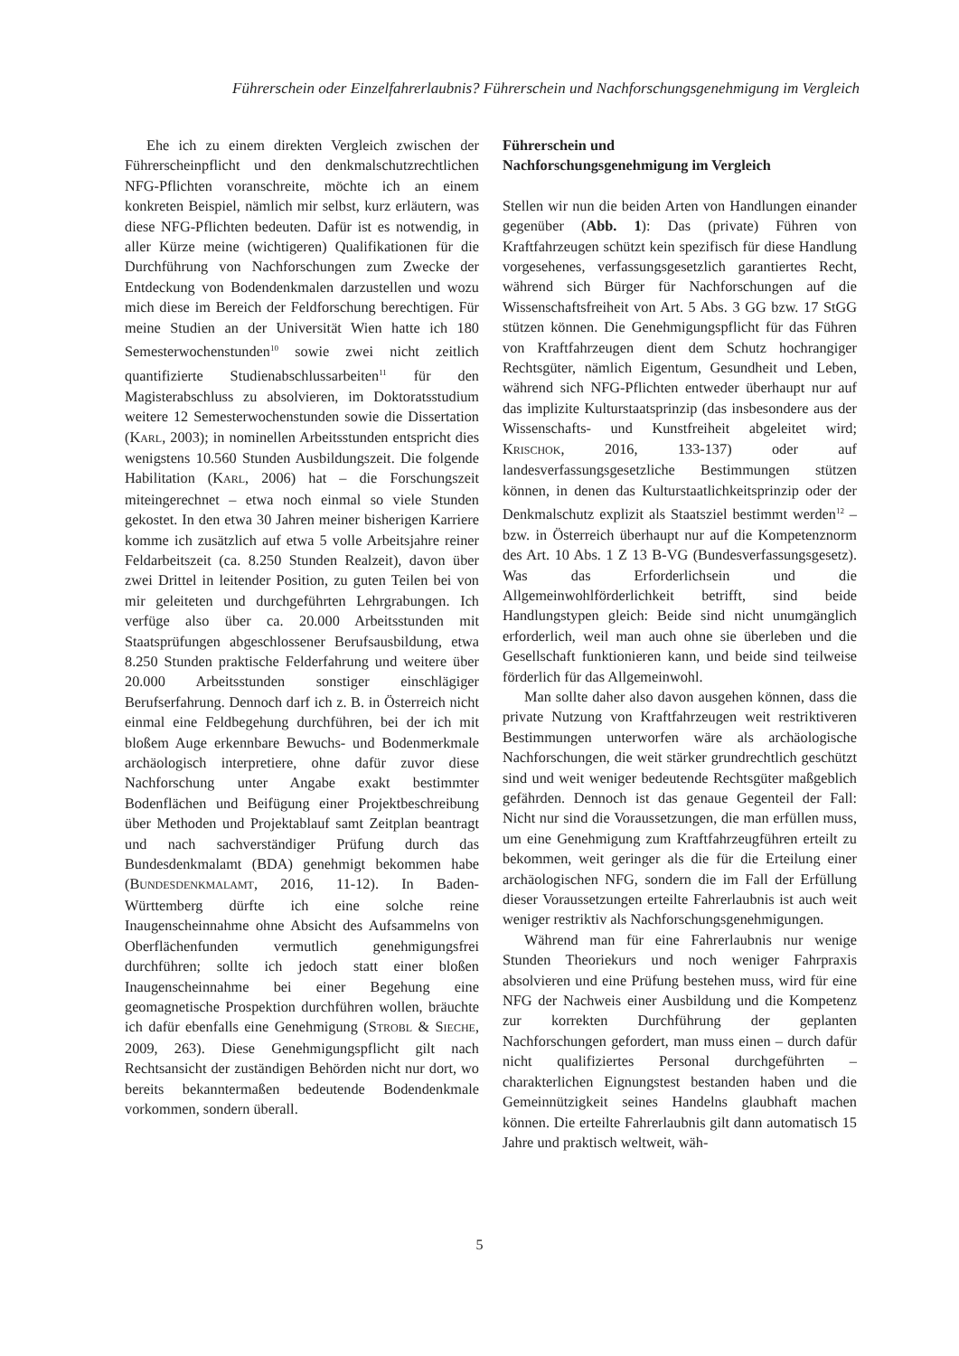Führerschein oder Einzelfahrerlaubnis? Führerschein und Nachforschungsgenehmigung im Vergleich
Ehe ich zu einem direkten Vergleich zwischen der Führerscheinpflicht und den denkmalschutzrechtlichen NFG-Pflichten voranschreite, möchte ich an einem konkreten Beispiel, nämlich mir selbst, kurz erläutern, was diese NFG-Pflichten bedeuten. Dafür ist es notwendig, in aller Kürze meine (wichtigeren) Qualifikationen für die Durchführung von Nachforschungen zum Zwecke der Entdeckung von Bodendenkmalen darzustellen und wozu mich diese im Bereich der Feldforschung berechtigen. Für meine Studien an der Universität Wien hatte ich 180 Semesterwochenstunden<sup>10</sup> sowie zwei nicht zeitlich quantifizierte Studienabschlussarbeiten<sup>11</sup> für den Magisterabschluss zu absolvieren, im Doktoratsstudium weitere 12 Semesterwochenstunden sowie die Dissertation (KARL, 2003); in nominellen Arbeitsstunden entspricht dies wenigstens 10.560 Stunden Ausbildungszeit. Die folgende Habilitation (KARL, 2006) hat – die Forschungszeit miteingerechnet – etwa noch einmal so viele Stunden gekostet. In den etwa 30 Jahren meiner bisherigen Karriere komme ich zusätzlich auf etwa 5 volle Arbeitsjahre reiner Feldarbeitszeit (ca. 8.250 Stunden Realzeit), davon über zwei Drittel in leitender Position, zu guten Teilen bei von mir geleiteten und durchgeführten Lehrgrabungen. Ich verfüge also über ca. 20.000 Arbeitsstunden mit Staatsprüfungen abgeschlossener Berufsausbildung, etwa 8.250 Stunden praktische Felderfahrung und weitere über 20.000 Arbeitsstunden sonstiger einschlägiger Berufserfahrung. Dennoch darf ich z. B. in Österreich nicht einmal eine Feldbegehung durchführen, bei der ich mit bloßem Auge erkennbare Bewuchs- und Bodenmerkmale archäologisch interpretiere, ohne dafür zuvor diese Nachforschung unter Angabe exakt bestimmter Bodenflächen und Beifügung einer Projektbeschreibung über Methoden und Projektablauf samt Zeitplan beantragt und nach sachverständiger Prüfung durch das Bundesdenkmalamt (BDA) genehmigt bekommen habe (BUNDESDENKMALAMT, 2016, 11-12). In Baden-Württemberg dürfte ich eine solche reine Inaugenscheinnahme ohne Absicht des Aufsammelns von Oberflächenfunden vermutlich genehmigungsfrei durchführen; sollte ich jedoch statt einer bloßen Inaugenscheinnahme bei einer Begehung eine geomagnetische Prospektion durchführen wollen, bräuchte ich dafür ebenfalls eine Genehmigung (STROBL & SIECHE, 2009, 263). Diese Genehmigungspflicht gilt nach Rechtsansicht der zuständigen Behörden nicht nur dort, wo bereits bekanntermaßen bedeutende Bodendenkmale vorkommen, sondern überall.
Führerschein und
Nachforschungsgenehmigung im Vergleich
Stellen wir nun die beiden Arten von Handlungen einander gegenüber (Abb. 1): Das (private) Führen von Kraftfahrzeugen schützt kein spezifisch für diese Handlung vorgesehenes, verfassungsgesetzlich garantiertes Recht, während sich Bürger für Nachforschungen auf die Wissenschaftsfreiheit von Art. 5 Abs. 3 GG bzw. 17 StGG stützen können. Die Genehmigungspflicht für das Führen von Kraftfahrzeugen dient dem Schutz hochrangiger Rechtsgüter, nämlich Eigentum, Gesundheit und Leben, während sich NFG-Pflichten entweder überhaupt nur auf das implizite Kulturstaatsprinzip (das insbesondere aus der Wissenschafts- und Kunstfreiheit abgeleitet wird; KRISCHOK, 2016, 133-137) oder auf landesverfassungsgesetzliche Bestimmungen stützen können, in denen das Kulturstaatlichkeitsprinzip oder der Denkmalschutz explizit als Staatsziel bestimmt werden<sup>12</sup> – bzw. in Österreich überhaupt nur auf die Kompetenznorm des Art. 10 Abs. 1 Z 13 B-VG (Bundesverfassungsgesetz). Was das Erforderlichsein und die Allgemeinwohlförderlichkeit betrifft, sind beide Handlungstypen gleich: Beide sind nicht unumgänglich erforderlich, weil man auch ohne sie überleben und die Gesellschaft funktionieren kann, und beide sind teilweise förderlich für das Allgemeinwohl.
Man sollte daher also davon ausgehen können, dass die private Nutzung von Kraftfahrzeugen weit restriktiveren Bestimmungen unterworfen wäre als archäologische Nachforschungen, die weit stärker grundrechtlich geschützt sind und weit weniger bedeutende Rechtsgüter maßgeblich gefährden. Dennoch ist das genaue Gegenteil der Fall: Nicht nur sind die Voraussetzungen, die man erfüllen muss, um eine Genehmigung zum Kraftfahrzeugführen erteilt zu bekommen, weit geringer als die für die Erteilung einer archäologischen NFG, sondern die im Fall der Erfüllung dieser Voraussetzungen erteilte Fahrerlaubnis ist auch weit weniger restriktiv als Nachforschungsgenehmigungen.
Während man für eine Fahrerlaubnis nur wenige Stunden Theoriekurs und noch weniger Fahrpraxis absolvieren und eine Prüfung bestehen muss, wird für eine NFG der Nachweis einer Ausbildung und die Kompetenz zur korrekten Durchführung der geplanten Nachforschungen gefordert, man muss einen – durch dafür nicht qualifiziertes Personal durchgeführten – charakterlichen Eignungstest bestanden haben und die Gemeinnützigkeit seines Handelns glaubhaft machen können. Die erteilte Fahrerlaubnis gilt dann automatisch 15 Jahre und praktisch weltweit, wäh-
5